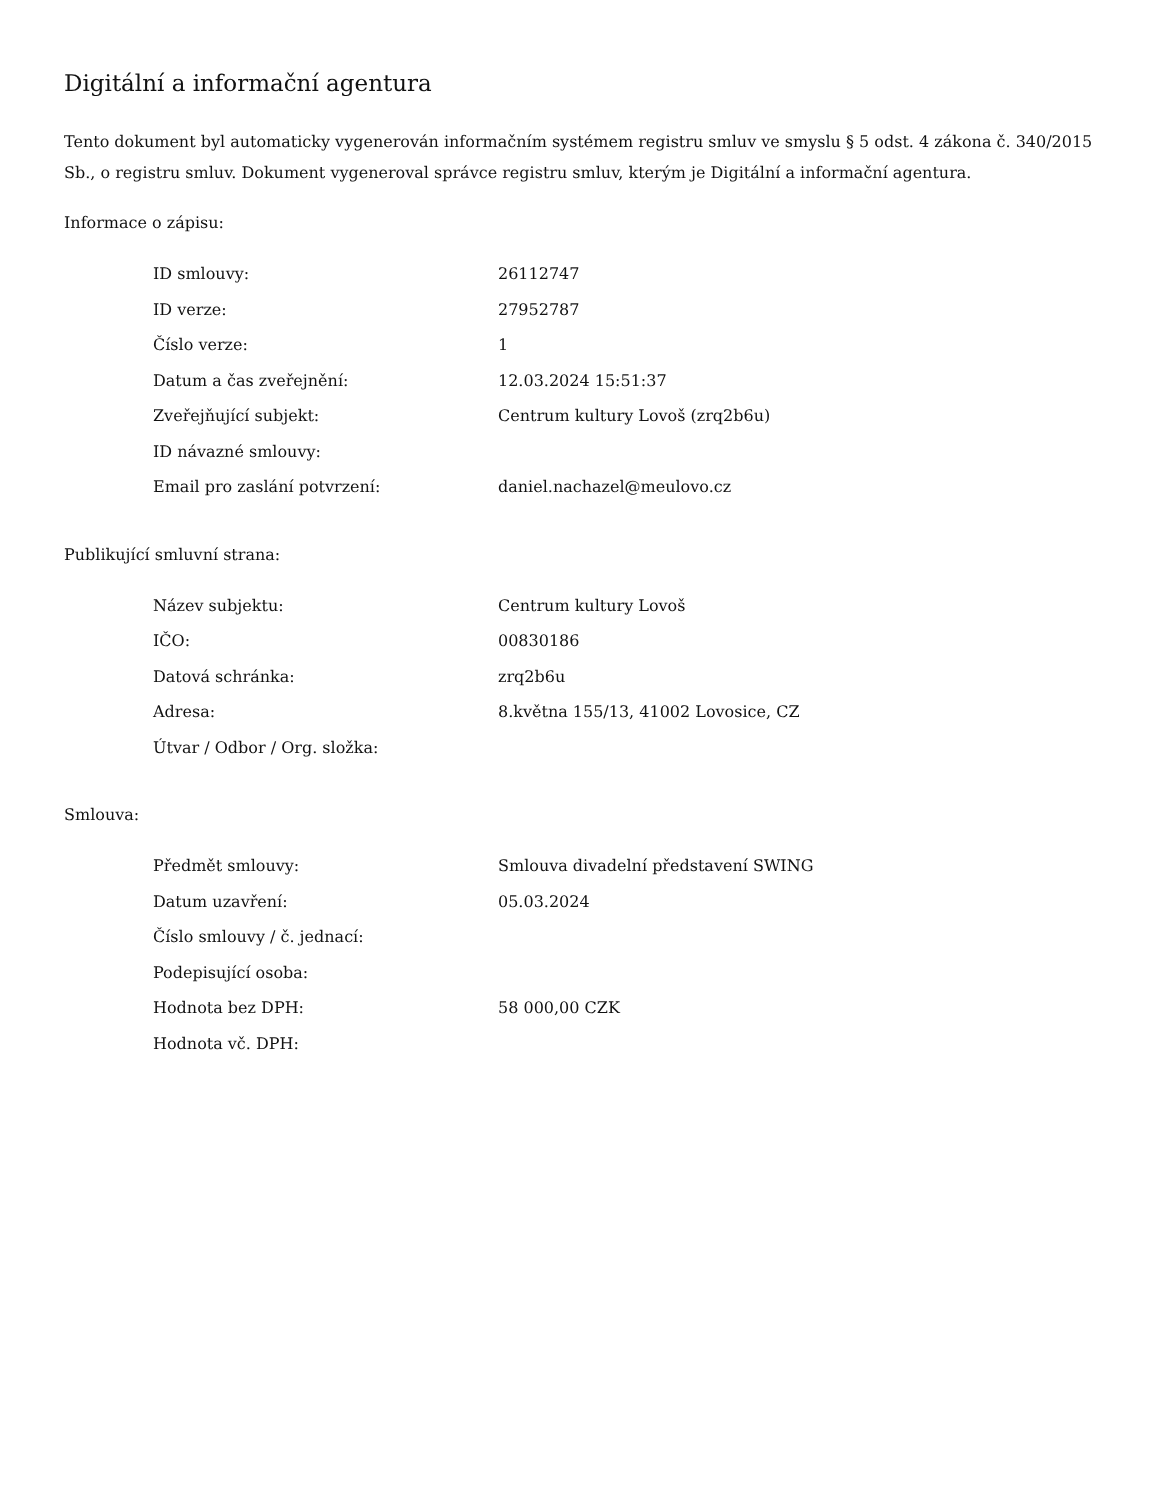Digitální a informační agentura
Tento dokument byl automaticky vygenerován informačním systémem registru smluv ve smyslu § 5 odst. 4 zákona č. 340/2015 Sb., o registru smluv. Dokument vygeneroval správce registru smluv, kterým je Digitální a informační agentura.
Informace o zápisu:
| ID smlouvy: | 26112747 |
| ID verze: | 27952787 |
| Číslo verze: | 1 |
| Datum a čas zveřejnění: | 12.03.2024 15:51:37 |
| Zveřejňující subjekt: | Centrum kultury Lovoš (zrq2b6u) |
| ID návazné smlouvy: | |
| Email pro zaslání potvrzení: | daniel.nachazel@meulovo.cz |
Publikující smluvní strana:
| Název subjektu: | Centrum kultury Lovoš |
| IČO: | 00830186 |
| Datová schránka: | zrq2b6u |
| Adresa: | 8.května 155/13, 41002 Lovosice, CZ |
| Útvar / Odbor / Org. složka: | |
Smlouva:
| Předmět smlouvy: | Smlouva divadelní představení SWING |
| Datum uzavření: | 05.03.2024 |
| Číslo smlouvy / č. jednací: | |
| Podepisující osoba: | |
| Hodnota bez DPH: | 58 000,00 CZK |
| Hodnota vč. DPH: | |